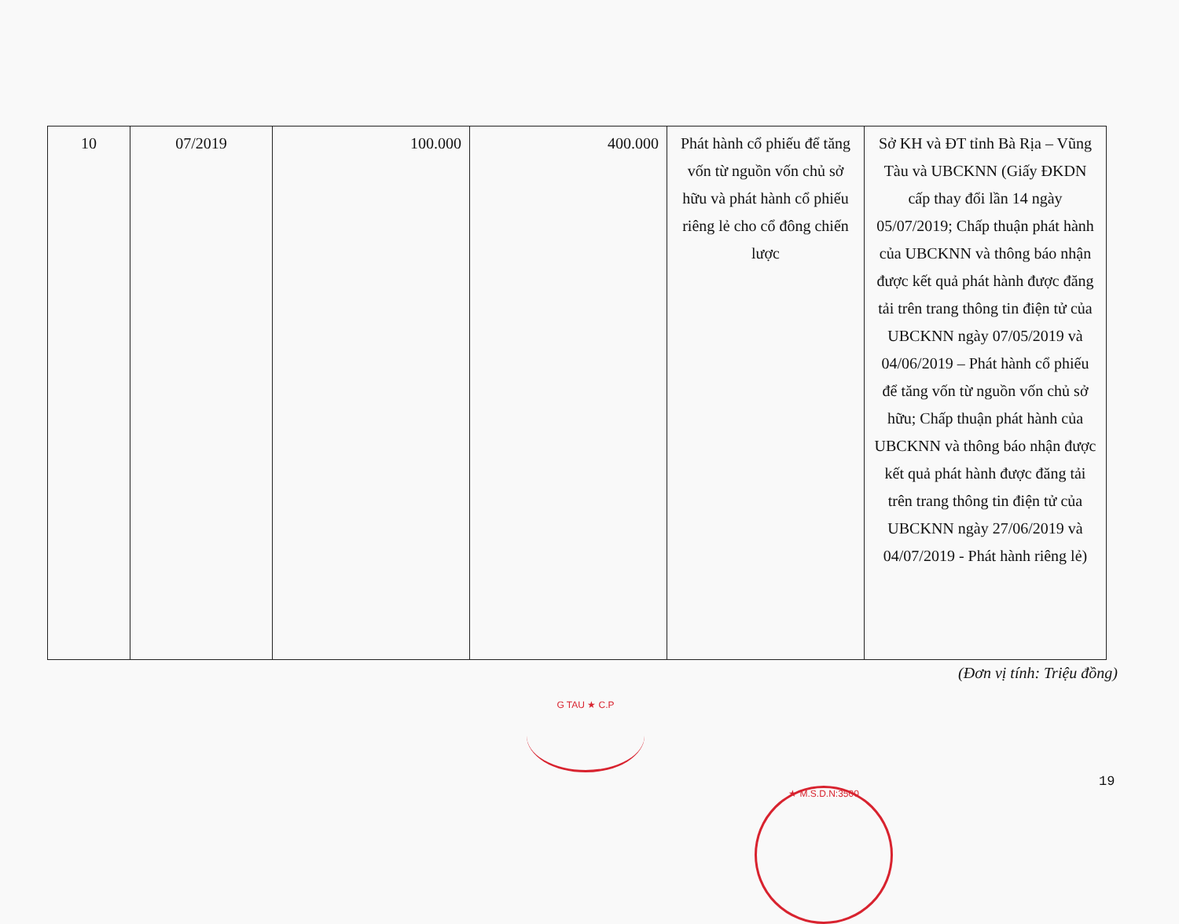| 10 | 07/2019 | 100.000 | 400.000 | Phát hành cổ phiếu để tăng vốn từ nguồn vốn chủ sở hữu và phát hành cổ phiếu riêng lẻ cho cổ đông chiến lược | Sở KH và ĐT tỉnh Bà Rịa – Vũng Tàu và UBCKNN (Giấy ĐKDN cấp thay đổi lần 14 ngày 05/07/2019; Chấp thuận phát hành của UBCKNN và thông báo nhận được kết quả phát hành được đăng tải trên trang thông tin điện tử của UBCKNN ngày 07/05/2019 và 04/06/2019 – Phát hành cổ phiếu để tăng vốn từ nguồn vốn chủ sở hữu; Chấp thuận phát hành của UBCKNN và thông báo nhận được kết quả phát hành được đăng tải trên trang thông tin điện tử của UBCKNN ngày 27/06/2019 và 04/07/2019 - Phát hành riêng lẻ) |
(Đơn vị tính: Triệu đồng)
G TAU ★ C.P
19
★ M.S.D.N:3500